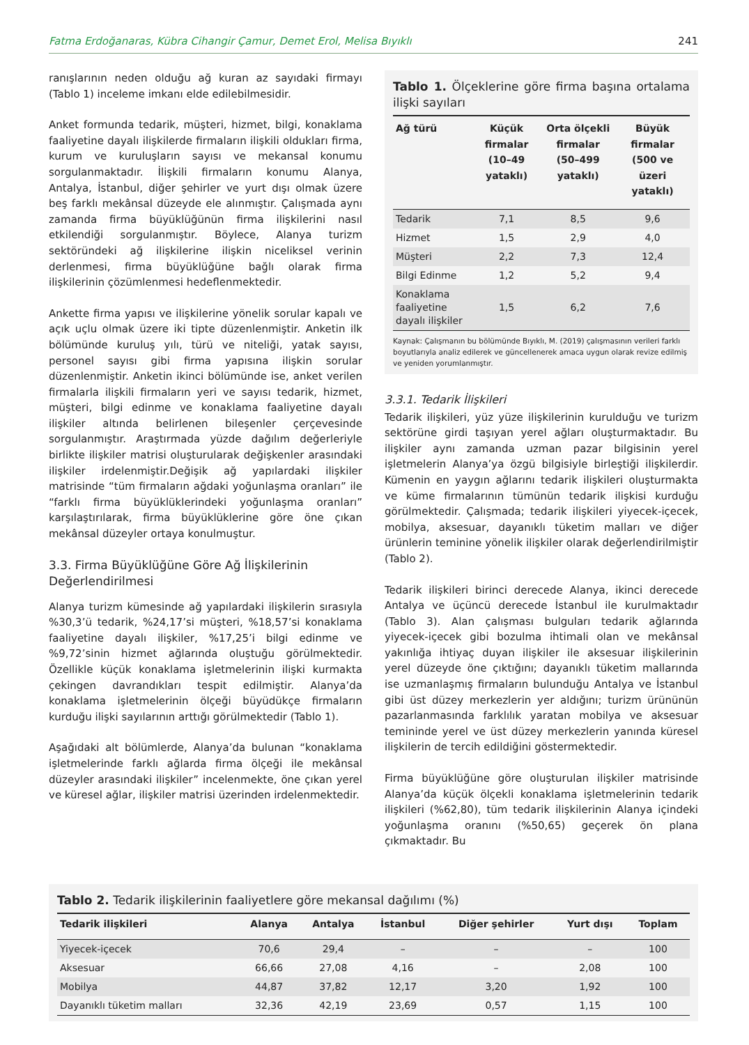Fatma Erdoğanaras, Kübra Cihangir Çamur, Demet Erol, Melisa Bıyıklı 241
ranışlarının neden olduğu ağ kuran az sayıdaki firmayı (Tablo 1) inceleme imkanı elde edilebilmesidir.
Anket formunda tedarik, müşteri, hizmet, bilgi, konaklama faaliyetine dayalı ilişkilerde firmaların ilişkili oldukları firma, kurum ve kuruluşların sayısı ve mekansal konumu sorgulanmaktadır. İlişkili firmaların konumu Alanya, Antalya, İstanbul, diğer şehirler ve yurt dışı olmak üzere beş farklı mekânsal düzeyde ele alınmıştır. Çalışmada aynı zamanda firma büyüklüğünün firma ilişkilerini nasıl etkilendiği sorgulanmıştır. Böylece, Alanya turizm sektöründeki ağ ilişkilerine ilişkin niceliksel verinin derlenmesi, firma büyüklüğüne bağlı olarak firma ilişkilerinin çözümlenmesi hedeflenmektedir.
Ankette firma yapısı ve ilişkilerine yönelik sorular kapalı ve açık uçlu olmak üzere iki tipte düzenlenmiştir. Anketin ilk bölümünde kuruluş yılı, türü ve niteliği, yatak sayısı, personel sayısı gibi firma yapısına ilişkin sorular düzenlenmiştir. Anketin ikinci bölümünde ise, anket verilen firmalarla ilişkili firmaların yeri ve sayısı tedarik, hizmet, müşteri, bilgi edinme ve konaklama faaliyetine dayalı ilişkiler altında belirlenen bileşenler çerçevesinde sorgulanmıştır. Araştırmada yüzde dağılım değerleriyle birlikte ilişkiler matrisi oluşturularak değişkenler arasındaki ilişkiler irdelenmiştir.Değişik ağ yapılardaki ilişkiler matrisinde “tüm firmaların ağdaki yoğunlaşma oranları” ile “farklı firma büyüklüklerindeki yoğunlaşma oranları” karşılaştırılarak, firma büyüklüklerine göre öne çıkan mekânsal düzeyler ortaya konulmuştur.
3.3. Firma Büyüklüğüne Göre Ağ İlişkilerinin Değerlendirilmesi
Alanya turizm kümesinde ağ yapılardaki ilişkilerin sırasıyla %30,3’ü tedarik, %24,17’si müşteri, %18,57’si konaklama faaliyetine dayalı ilişkiler, %17,25’i bilgi edinme ve %9,72’sinin hizmet ağlarında oluştuğu görülmektedir. Özellikle küçük konaklama işletmelerinin ilişki kurmakta çekingen davrandıkları tespit edilmiştir. Alanya’da konaklama işletmelerinin ölçeği büyüdükçe firmaların kurduğu ilişki sayılarının arttığı görülmektedir (Tablo 1).
Aşağıdaki alt bölümlerde, Alanya’da bulunan “konaklama işletmelerinde farklı ağlarda firma ölçeği ile mekânsal düzeyler arasındaki ilişkiler” incelenmekte, öne çıkan yerel ve küresel ağlar, ilişkiler matrisi üzerinden irdelenmektedir.
Tablo 1. Ölçeklerine göre firma başına ortalama ilişki sayıları
| Ağ türü | Küçük firmalar (10–49 yataklı) | Orta ölçekli firmalar (50–499 yataklı) | Büyük firmalar (500 ve üzeri yataklı) |
| --- | --- | --- | --- |
| Tedarik | 7,1 | 8,5 | 9,6 |
| Hizmet | 1,5 | 2,9 | 4,0 |
| Müşteri | 2,2 | 7,3 | 12,4 |
| Bilgi Edinme | 1,2 | 5,2 | 9,4 |
| Konaklama faaliyetine dayalı ilişkiler | 1,5 | 6,2 | 7,6 |
Kaynak: Çalışmanın bu bölümünde Bıyıklı, M. (2019) çalışmasının verileri farklı boyutlarıyla analiz edilerek ve güncellenerek amaca uygun olarak revize edilmiş ve yeniden yorumlanmıştır.
3.3.1. Tedarik İlişkileri
Tedarik ilişkileri, yüz yüze ilişkilerinin kurulduğu ve turizm sektörüne girdi taşıyan yerel ağları oluşturmaktadır. Bu ilişkiler aynı zamanda uzman pazar bilgisinin yerel işletmelerin Alanya’ya özgü bilgisiyle birleştiği ilişkilerdir. Kümenin en yaygın ağlarını tedarik ilişkileri oluşturmakta ve küme firmalarının tümünün tedarik ilişkisi kurduğu görülmektedir. Çalışmada; tedarik ilişkileri yiyecek-içecek, mobilya, aksesuar, dayanıklı tüketim malları ve diğer ürünlerin teminine yönelik ilişkiler olarak değerlendirilmiştir (Tablo 2).
Tedarik ilişkileri birinci derecede Alanya, ikinci derecede Antalya ve üçüncü derecede İstanbul ile kurulmaktadır (Tablo 3). Alan çalışması bulguları tedarik ağlarında yiyecek-içecek gibi bozulma ihtimali olan ve mekânsal yakınlığa ihtiyaç duyan ilişkiler ile aksesuar ilişkilerinin yerel düzeyde öne çıktığını; dayanıklı tüketim mallarında ise uzmanlaşmış firmaların bulunduğu Antalya ve İstanbul gibi üst düzey merkezlerin yer aldığını; turizm ürününün pazarlanmasında farklılık yaratan mobilya ve aksesuar temininde yerel ve üst düzey merkezlerin yanında küresel ilişkilerin de tercih edildiğini göstermektedir.
Firma büyüklüğüne göre oluşturulan ilişkiler matrisinde Alanya’da küçük ölçekli konaklama işletmelerinin tedarik ilişkileri (%62,80), tüm tedarik ilişkilerinin Alanya içindeki yoğunlaşma oranını (%50,65) geçerek ön plana çıkmaktadır. Bu
Tablo 2. Tedarik ilişkilerinin faaliyetlere göre mekansal dağılımı (%)
| Tedarik ilişkileri | Alanya | Antalya | İstanbul | Diğer şehirler | Yurt dışı | Toplam |
| --- | --- | --- | --- | --- | --- | --- |
| Yiyecek-içecek | 70,6 | 29,4 | – | – | – | 100 |
| Aksesuar | 66,66 | 27,08 | 4,16 | – | 2,08 | 100 |
| Mobilya | 44,87 | 37,82 | 12,17 | 3,20 | 1,92 | 100 |
| Dayanıklı tüketim malları | 32,36 | 42,19 | 23,69 | 0,57 | 1,15 | 100 |